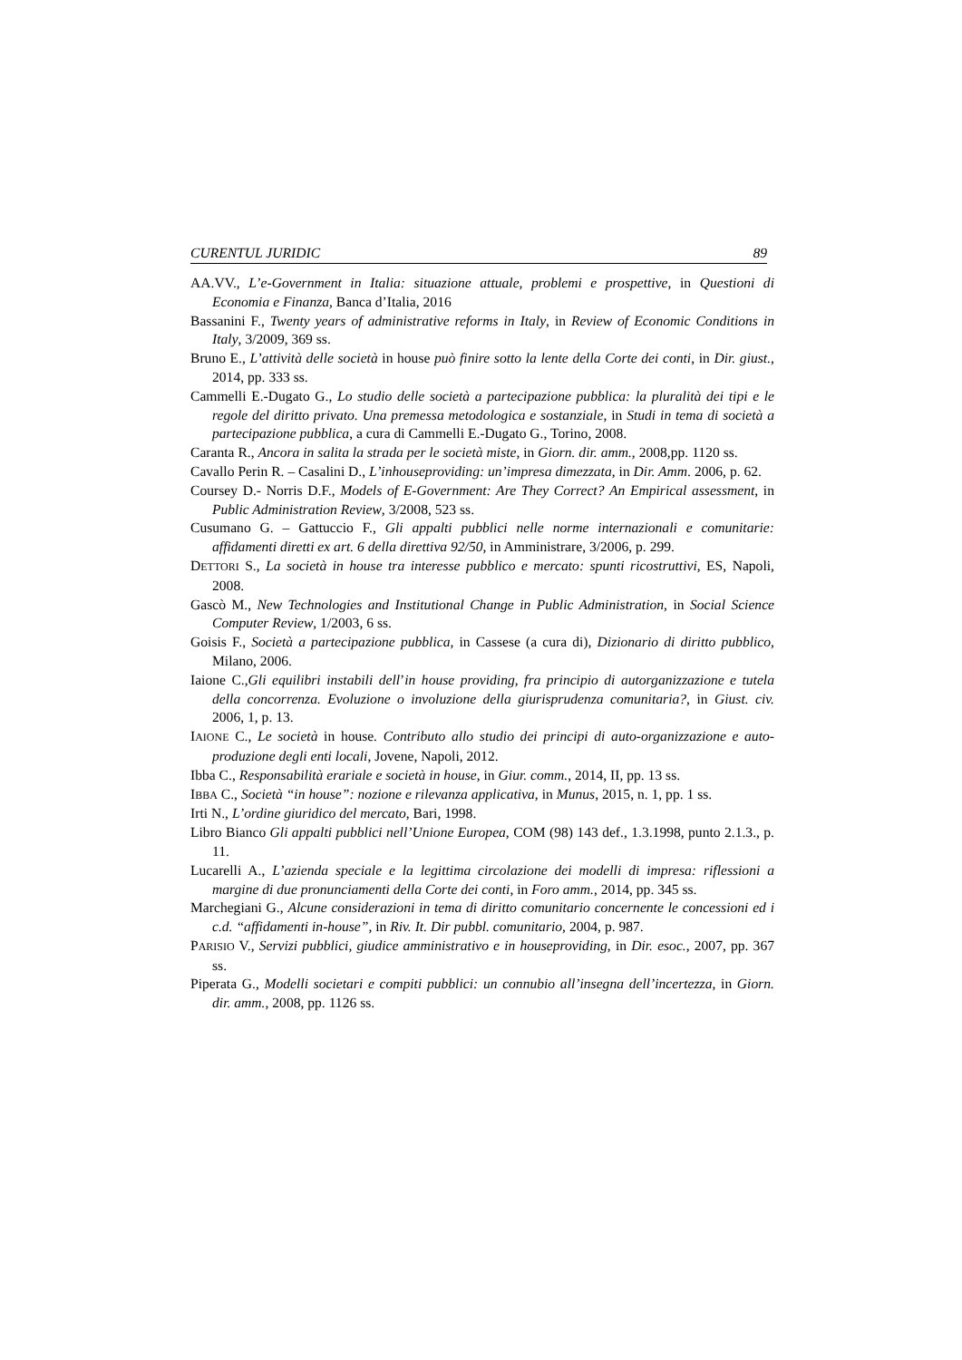CURENTUL JURIDIC 89
AA.VV., L’e-Government in Italia: situazione attuale, problemi e prospettive, in Questioni di Economia e Finanza, Banca d’Italia, 2016
Bassanini F., Twenty years of administrative reforms in Italy, in Review of Economic Conditions in Italy, 3/2009, 369 ss.
Bruno E., L’attività delle società in house può finire sotto la lente della Corte dei conti, in Dir. giust., 2014, pp. 333 ss.
Cammelli E.-Dugato G., Lo studio delle società a partecipazione pubblica: la pluralità dei tipi e le regole del diritto privato. Una premessa metodologica e sostanziale, in Studi in tema di società a partecipazione pubblica, a cura di Cammelli E.-Dugato G., Torino, 2008.
Caranta R., Ancora in salita la strada per le società miste, in Giorn. dir. amm., 2008,pp. 1120 ss.
Cavallo Perin R. – Casalini D., L’inhouseproviding: un’impresa dimezzata, in Dir. Amm. 2006, p. 62.
Coursey D.- Norris D.F., Models of E-Government: Are They Correct? An Empirical assessment, in Public Administration Review, 3/2008, 523 ss.
Cusumano G. – Gattuccio F., Gli appalti pubblici nelle norme internazionali e comunitarie: affidamenti diretti ex art. 6 della direttiva 92/50, in Amministrare, 3/2006, p. 299.
DETTORI S., La società in house tra interesse pubblico e mercato: spunti ricostruttivi, ES, Napoli, 2008.
Gascò M., New Technologies and Institutional Change in Public Administration, in Social Science Computer Review, 1/2003, 6 ss.
Goisis F., Società a partecipazione pubblica, in Cassese (a cura di), Dizionario di diritto pubblico, Milano, 2006.
Iaione C.,Gli equilibri instabili dell’in house providing, fra principio di autorganizzazione e tutela della concorrenza. Evoluzione o involuzione della giurisprudenza comunitaria?, in Giust. civ. 2006, 1, p. 13.
IAIONE C., Le società in house. Contributo allo studio dei principi di auto-organizzazione e auto-produzione degli enti locali, Jovene, Napoli, 2012.
Ibba C., Responsabilità erariale e società in house, in Giur. comm., 2014, II, pp. 13 ss.
IBBA C., Società “in house”: nozione e rilevanza applicativa, in Munus, 2015, n. 1, pp. 1 ss.
Irti N., L’ordine giuridico del mercato, Bari, 1998.
Libro Bianco Gli appalti pubblici nell’Unione Europea, COM (98) 143 def., 1.3.1998, punto 2.1.3., p. 11.
Lucarelli A., L’azienda speciale e la legittima circolazione dei modelli di impresa: riflessioni a margine di due pronunciamenti della Corte dei conti, in Foro amm., 2014, pp. 345 ss.
Marchegiani G., Alcune considerazioni in tema di diritto comunitario concernente le concessioni ed i c.d. “affidamenti in-house”, in Riv. It. Dir pubbl. comunitario, 2004, p. 987.
PARISIO V., Servizi pubblici, giudice amministrativo e in houseproviding, in Dir. esoc., 2007, pp. 367 ss.
Piperata G., Modelli societari e compiti pubblici: un connubio all’insegna dell’incertezza, in Giorn. dir. amm., 2008, pp. 1126 ss.